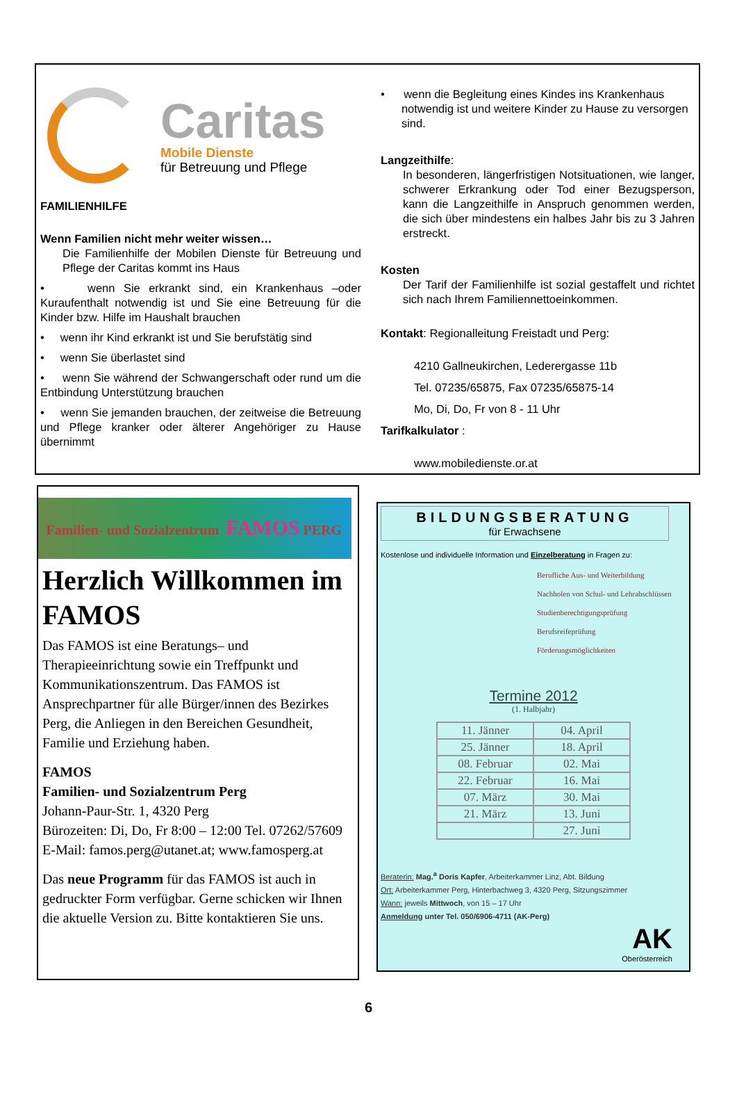Caritas
Mobile Dienste
für Betreuung und Pflege
FAMILIENHILFE
Wenn Familien nicht mehr weiter wissen…
Die Familienhilfe der Mobilen Dienste für Betreuung und Pflege der Caritas kommt ins Haus
• wenn Sie erkrankt sind, ein Krankenhaus –oder Kuraufenthalt notwendig ist und Sie eine Betreuung für die Kinder bzw. Hilfe im Haushalt brauchen
• wenn ihr Kind erkrankt ist und Sie berufstätig sind
• wenn Sie überlastet sind
• wenn Sie während der Schwangerschaft oder rund um die Entbindung Unterstützung brauchen
• wenn Sie jemanden brauchen, der zeitweise die Betreuung und Pflege kranker oder älterer Angehöriger zu Hause übernimmt
• wenn die Begleitung eines Kindes ins Krankenhaus notwendig ist und weitere Kinder zu Hause zu versorgen sind.
Langzeithilfe:
In besonderen, längerfristigen Notsituationen, wie langer, schwerer Erkrankung oder Tod einer Bezugsperson, kann die Langzeithilfe in Anspruch genommen werden, die sich über mindestens ein halbes Jahr bis zu 3 Jahren erstreckt.
Kosten
Der Tarif der Familienhilfe ist sozial gestaffelt und richtet sich nach Ihrem Familiennettoeinkommen.
Kontakt: Regionalleitung Freistadt und Perg:
4210 Gallneukirchen, Lederergasse 11b
Tel. 07235/65875, Fax 07235/65875-14
Mo, Di, Do, Fr von 8 - 11 Uhr
Tarifkalkulator :
www.mobiledienste.or.at
Familien- und Sozialzentrum FAMOS PERG
Herzlich Willkommen im FAMOS
Das FAMOS ist eine Beratungs– und Therapieeinrichtung sowie ein Treffpunkt und Kommunikationszentrum. Das FAMOS ist Ansprechpartner für alle Bürger/innen des Bezirkes Perg, die Anliegen in den Bereichen Gesundheit, Familie und Erziehung haben.
FAMOS
Familien- und Sozialzentrum Perg
Johann-Paur-Str. 1, 4320 Perg
Bürozeiten: Di, Do, Fr 8:00 – 12:00 Tel. 07262/57609
E-Mail: famos.perg@utanet.at; www.famosperg.at
Das neue Programm für das FAMOS ist auch in gedruckter Form verfügbar. Gerne schicken wir Ihnen die aktuelle Version zu. Bitte kontaktieren Sie uns.
BILDUNGSBERATUNG
für Erwachsene
Kostenlose und individuelle Information und Einzelberatung in Fragen zu:
Berufliche Aus- und Weiterbildung
Nachholen von Schul- und Lehrabschlüssen
Studienberechtigungsprüfung
Berufsreifeprüfung
Förderungsmöglichkeiten
Termine 2012
(1. Halbjahr)
| 11. Jänner | 04. April |
| 25. Jänner | 18. April |
| 08. Februar | 02. Mai |
| 22. Februar | 16. Mai |
| 07. März | 30. Mai |
| 21. März | 13. Juni |
| | 27. Juni |
Beraterin: Mag.<sup>a</sup> Doris Kapfer, Arbeiterkammer Linz, Abt. Bildung
Ort: Arbeiterkammer Perg, Hinterbachweg 3, 4320 Perg, Sitzungszimmer
Wann: jeweils Mittwoch, von 15 – 17 Uhr
Anmeldung unter Tel. 050/6906-4711 (AK-Perg)
AK
Oberösterreich
6